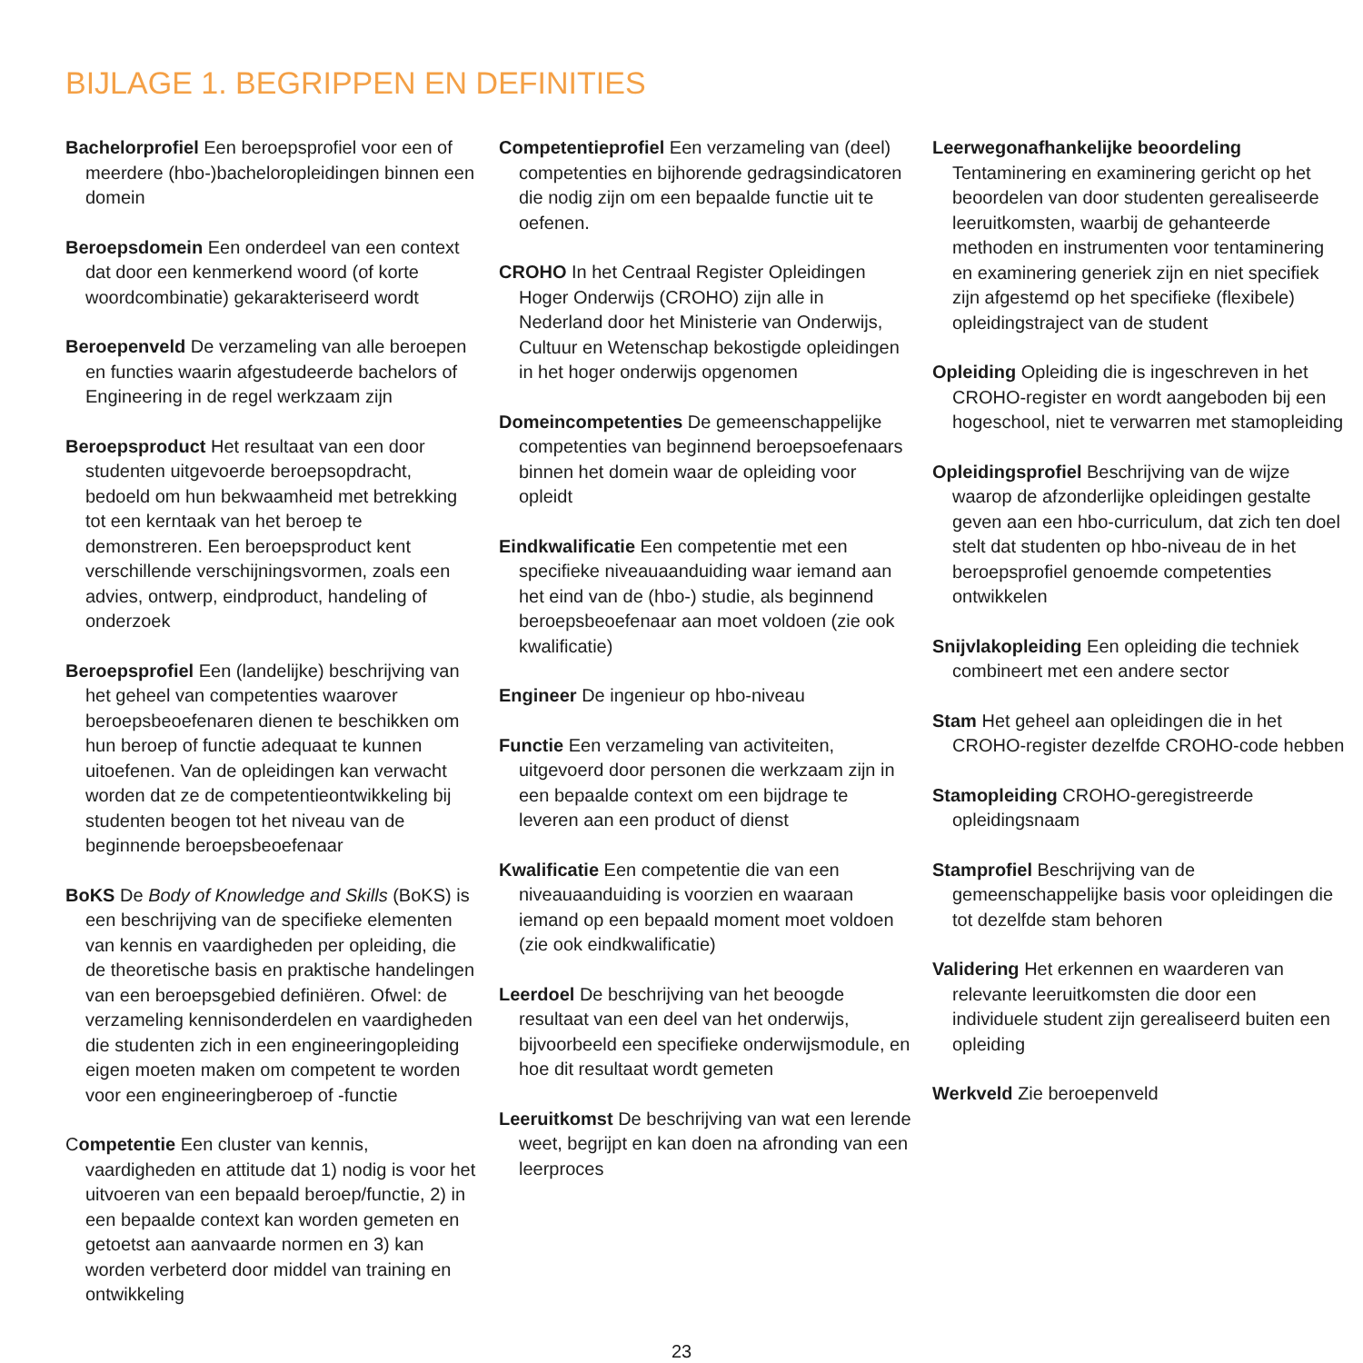BIJLAGE 1. BEGRIPPEN EN DEFINITIES
Bachelorprofiel Een beroepsprofiel voor een of meerdere (hbo-)bacheloropleidingen binnen een domein
Beroepsdomein Een onderdeel van een context dat door een kenmerkend woord (of korte woordcombinatie) gekarakteriseerd wordt
Beroepenveld De verzameling van alle beroepen en functies waarin afgestudeerde bachelors of Engineering in de regel werkzaam zijn
Beroepsproduct Het resultaat van een door studenten uitgevoerde beroepsopdracht, bedoeld om hun bekwaamheid met betrekking tot een kerntaak van het beroep te demonstreren. Een beroepsproduct kent verschillende verschijningsvormen, zoals een advies, ontwerp, eindproduct, handeling of onderzoek
Beroepsprofiel Een (landelijke) beschrijving van het geheel van competenties waarover beroepsbeoefenaren dienen te beschikken om hun beroep of functie adequaat te kunnen uitoefenen. Van de opleidingen kan verwacht worden dat ze de competentieontwikkeling bij studenten beogen tot het niveau van de beginnende beroepsbeoefenaar
BoKS De Body of Knowledge and Skills (BoKS) is een beschrijving van de specifieke elementen van kennis en vaardigheden per opleiding, die de theoretische basis en praktische handelingen van een beroepsgebied definiëren. Ofwel: de verzameling kennisonderdelen en vaardigheden die studenten zich in een engineeringopleiding eigen moeten maken om competent te worden voor een engineeringberoep of -functie
Competentie Een cluster van kennis, vaardigheden en attitude dat 1) nodig is voor het uitvoeren van een bepaald beroep/functie, 2) in een bepaalde context kan worden gemeten en getoetst aan aanvaarde normen en 3) kan worden verbeterd door middel van training en ontwikkeling
Competentieprofiel Een verzameling van (deel) competenties en bijhorende gedragsindicatoren die nodig zijn om een bepaalde functie uit te oefenen.
CROHO In het Centraal Register Opleidingen Hoger Onderwijs (CROHO) zijn alle in Nederland door het Ministerie van Onderwijs, Cultuur en Wetenschap bekostigde opleidingen in het hoger onderwijs opgenomen
Domeincompetenties De gemeenschappelijke competenties van beginnend beroepsoefenaars binnen het domein waar de opleiding voor opleidt
Eindkwalificatie Een competentie met een specifieke niveauaanduiding waar iemand aan het eind van de (hbo-) studie, als beginnend beroepsbeoefenaar aan moet voldoen (zie ook kwalificatie)
Engineer De ingenieur op hbo-niveau
Functie Een verzameling van activiteiten, uitgevoerd door personen die werkzaam zijn in een bepaalde context om een bijdrage te leveren aan een product of dienst
Kwalificatie Een competentie die van een niveauaanduiding is voorzien en waaraan iemand op een bepaald moment moet voldoen (zie ook eindkwalificatie)
Leerdoel De beschrijving van het beoogde resultaat van een deel van het onderwijs, bijvoorbeeld een specifieke onderwijsmodule, en hoe dit resultaat wordt gemeten
Leeruitkomst De beschrijving van wat een lerende weet, begrijpt en kan doen na afronding van een leerproces
Leerwegonafhankelijke beoordeling Tentaminering en examinering gericht op het beoordelen van door studenten gerealiseerde leeruitkomsten, waarbij de gehanteerde methoden en instrumenten voor tentaminering en examinering generiek zijn en niet specifiek zijn afgestemd op het specifieke (flexibele) opleidingstraject van de student
Opleiding Opleiding die is ingeschreven in het CROHO-register en wordt aangeboden bij een hogeschool, niet te verwarren met stamopleiding
Opleidingsprofiel Beschrijving van de wijze waarop de afzonderlijke opleidingen gestalte geven aan een hbo-curriculum, dat zich ten doel stelt dat studenten op hbo-niveau de in het beroepsprofiel genoemde competenties ontwikkelen
Snijvlakopleiding Een opleiding die techniek combineert met een andere sector
Stam Het geheel aan opleidingen die in het CROHO-register dezelfde CROHO-code hebben
Stamopleiding CROHO-geregistreerde opleidingsnaam
Stamprofiel Beschrijving van de gemeenschappelijke basis voor opleidingen die tot dezelfde stam behoren
Validering Het erkennen en waarderen van relevante leeruitkomsten die door een individuele student zijn gerealiseerd buiten een opleiding
Werkveld Zie beroepenveld
23